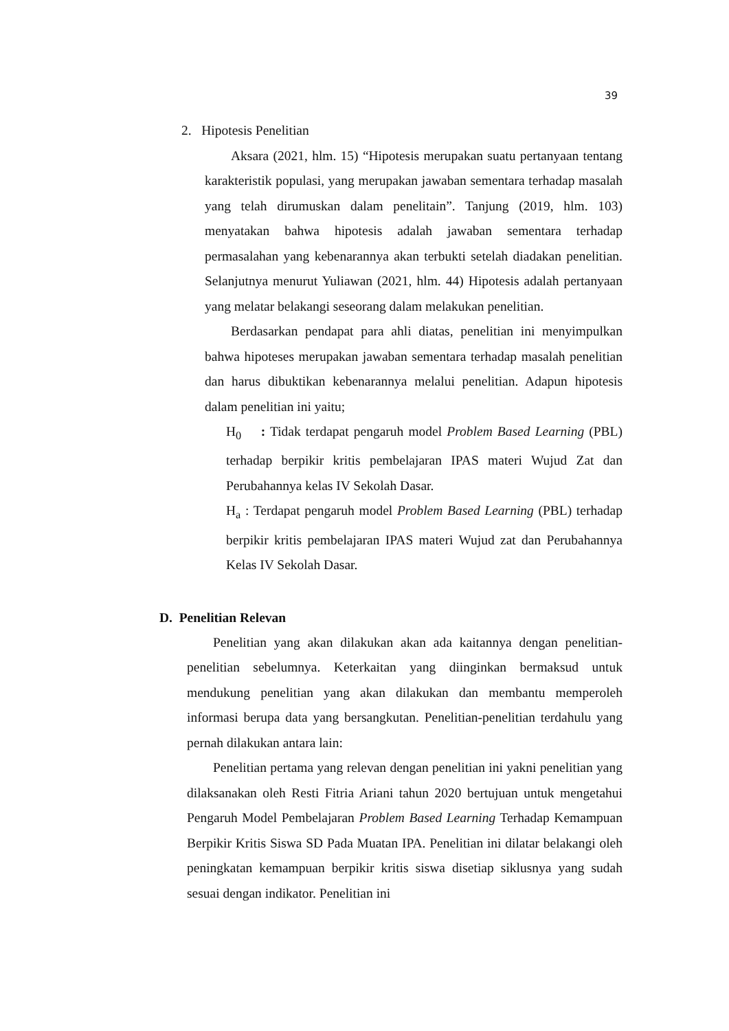39
2. Hipotesis Penelitian
Aksara (2021, hlm. 15) “Hipotesis merupakan suatu pertanyaan tentang karakteristik populasi, yang merupakan jawaban sementara terhadap masalah yang telah dirumuskan dalam penelitain”. Tanjung (2019, hlm. 103) menyatakan bahwa hipotesis adalah jawaban sementara terhadap permasalahan yang kebenarannya akan terbukti setelah diadakan penelitian. Selanjutnya menurut Yuliawan (2021, hlm. 44) Hipotesis adalah pertanyaan yang melatar belakangi seseorang dalam melakukan penelitian.
Berdasarkan pendapat para ahli diatas, penelitian ini menyimpulkan bahwa hipoteses merupakan jawaban sementara terhadap masalah penelitian dan harus dibuktikan kebenarannya melalui penelitian. Adapun hipotesis dalam penelitian ini yaitu;
H<sub>0</sub> : Tidak terdapat pengaruh model Problem Based Learning (PBL) terhadap berpikir kritis pembelajaran IPAS materi Wujud Zat dan Perubahannya kelas IV Sekolah Dasar.
H<sub>a</sub> : Terdapat pengaruh model Problem Based Learning (PBL) terhadap berpikir kritis pembelajaran IPAS materi Wujud zat dan Perubahannya Kelas IV Sekolah Dasar.
D. Penelitian Relevan
Penelitian yang akan dilakukan akan ada kaitannya dengan penelitian-penelitian sebelumnya. Keterkaitan yang diinginkan bermaksud untuk mendukung penelitian yang akan dilakukan dan membantu memperoleh informasi berupa data yang bersangkutan. Penelitian-penelitian terdahulu yang pernah dilakukan antara lain:
Penelitian pertama yang relevan dengan penelitian ini yakni penelitian yang dilaksanakan oleh Resti Fitria Ariani tahun 2020 bertujuan untuk mengetahui Pengaruh Model Pembelajaran Problem Based Learning Terhadap Kemampuan Berpikir Kritis Siswa SD Pada Muatan IPA. Penelitian ini dilatar belakangi oleh peningkatan kemampuan berpikir kritis siswa disetiap siklusnya yang sudah sesuai dengan indikator. Penelitian ini